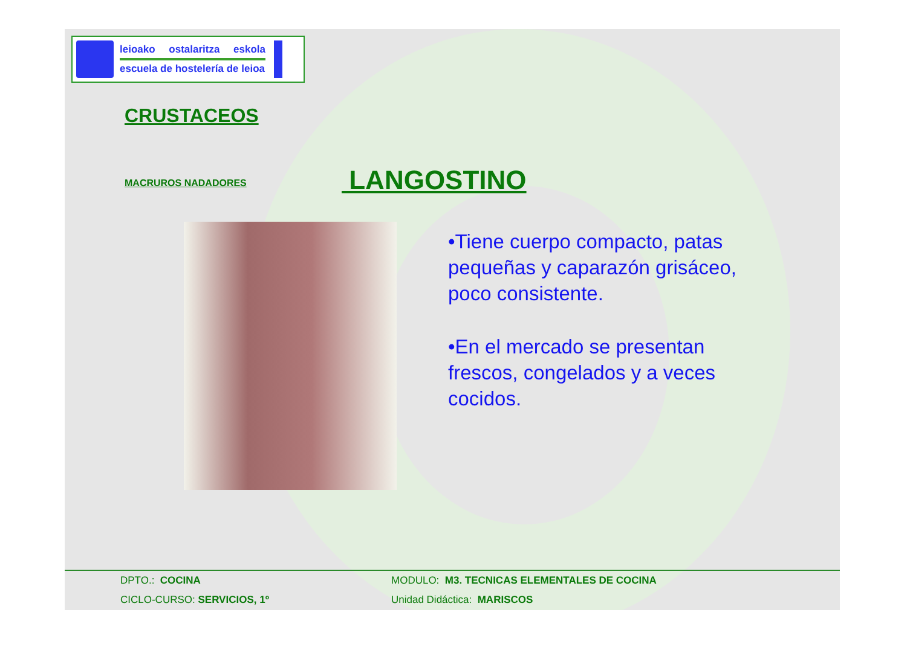leioako ostalaritza eskola
escuela de hostelería de leioa
CRUSTACEOS
MACRUROS NADADORES LANGOSTINO
•Tiene cuerpo compacto, patas pequeñas y caparazón grisáceo, poco consistente.
•En el mercado se presentan frescos, congelados y a veces cocidos.
| DPTO.: COCINA | MODULO: M3. TECNICAS ELEMENTALES DE COCINA |
| CICLO-CURSO: SERVICIOS, 1º | Unidad Didáctica: MARISCOS |